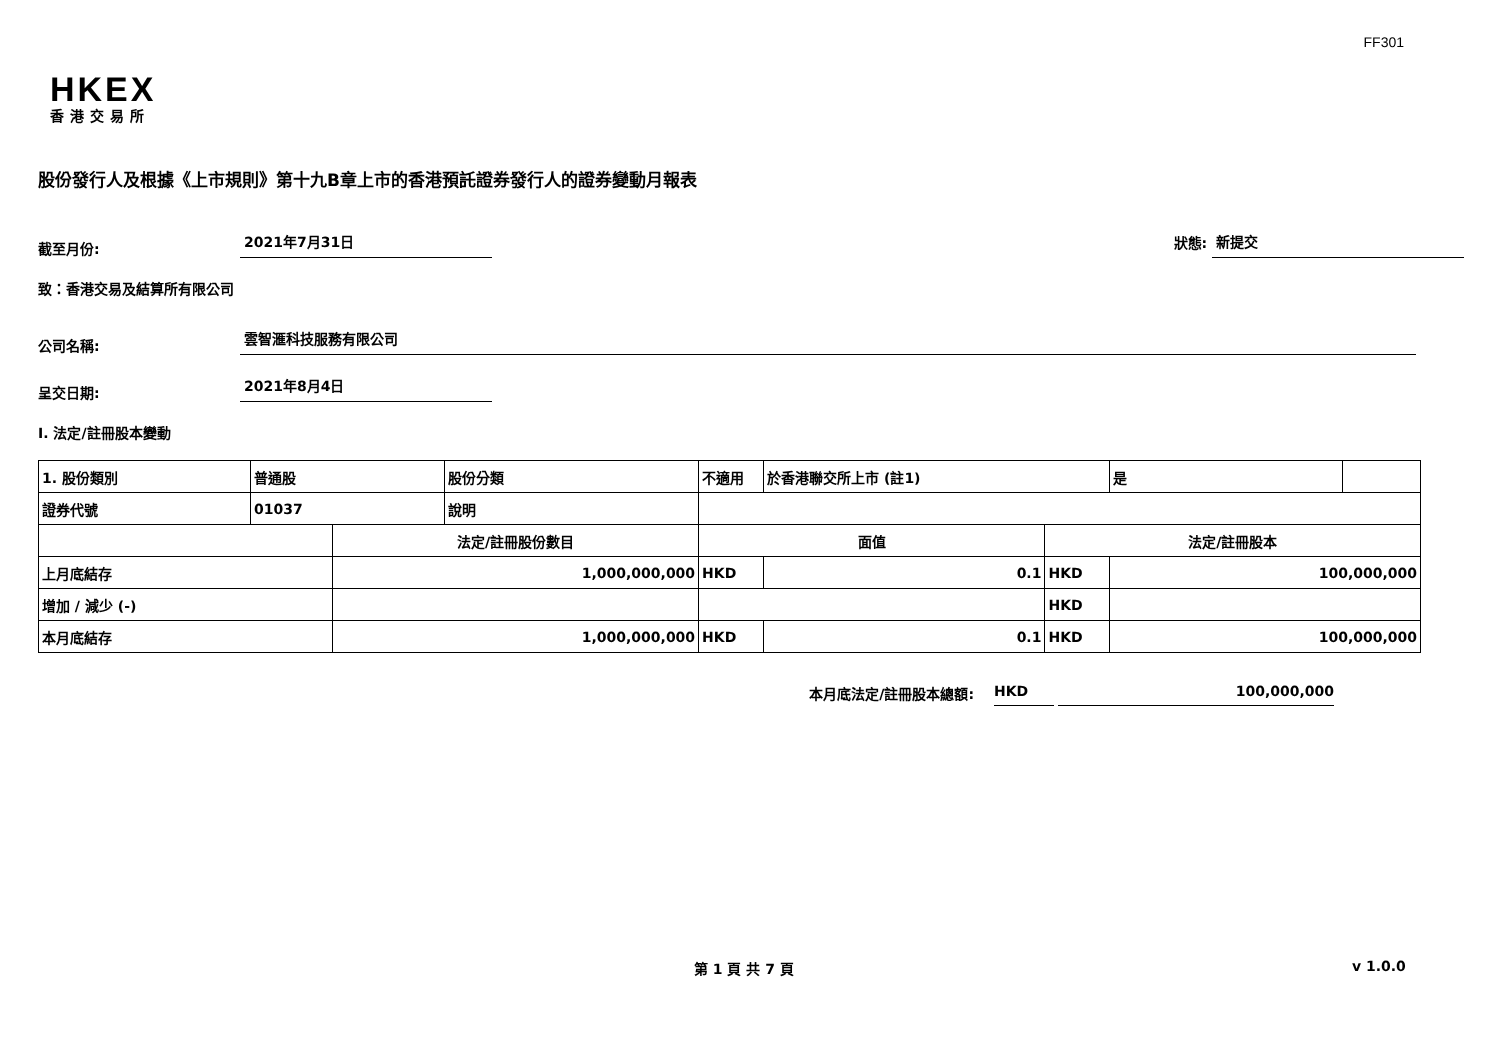FF301
HKEX
香港交易所
股份發行人及根據《上市規則》第十九B章上市的香港預託證券發行人的證券變動月報表
截至月份: 2021年7月31日 狀態: 新提交
致：香港交易及結算所有限公司
公司名稱: 雲智滙科技服務有限公司
呈交日期: 2021年8月4日
I. 法定/註冊股本變動
| 1. 股份類別 | 普通股 | | 股份分類 | 不適用 | | 於香港聯交所上市 (註1) | | 是 | |
| 證券代號 | 01037 | | 說明 | | | | | | |
| | | 法定/註冊股份數目 | | | 面值 | | 法定/註冊股本 | | |
| 上月底結存 | | 1,000,000,000 | | | HKD | 0.1 | HKD | 100,000,000 | |
| 增加 / 減少 (-) | | | | | | | HKD | | |
| 本月底結存 | | 1,000,000,000 | | | HKD | 0.1 | HKD | 100,000,000 | |
本月底法定/註冊股本總額: HKD 100,000,000
第 1 頁 共 7 頁 v 1.0.0